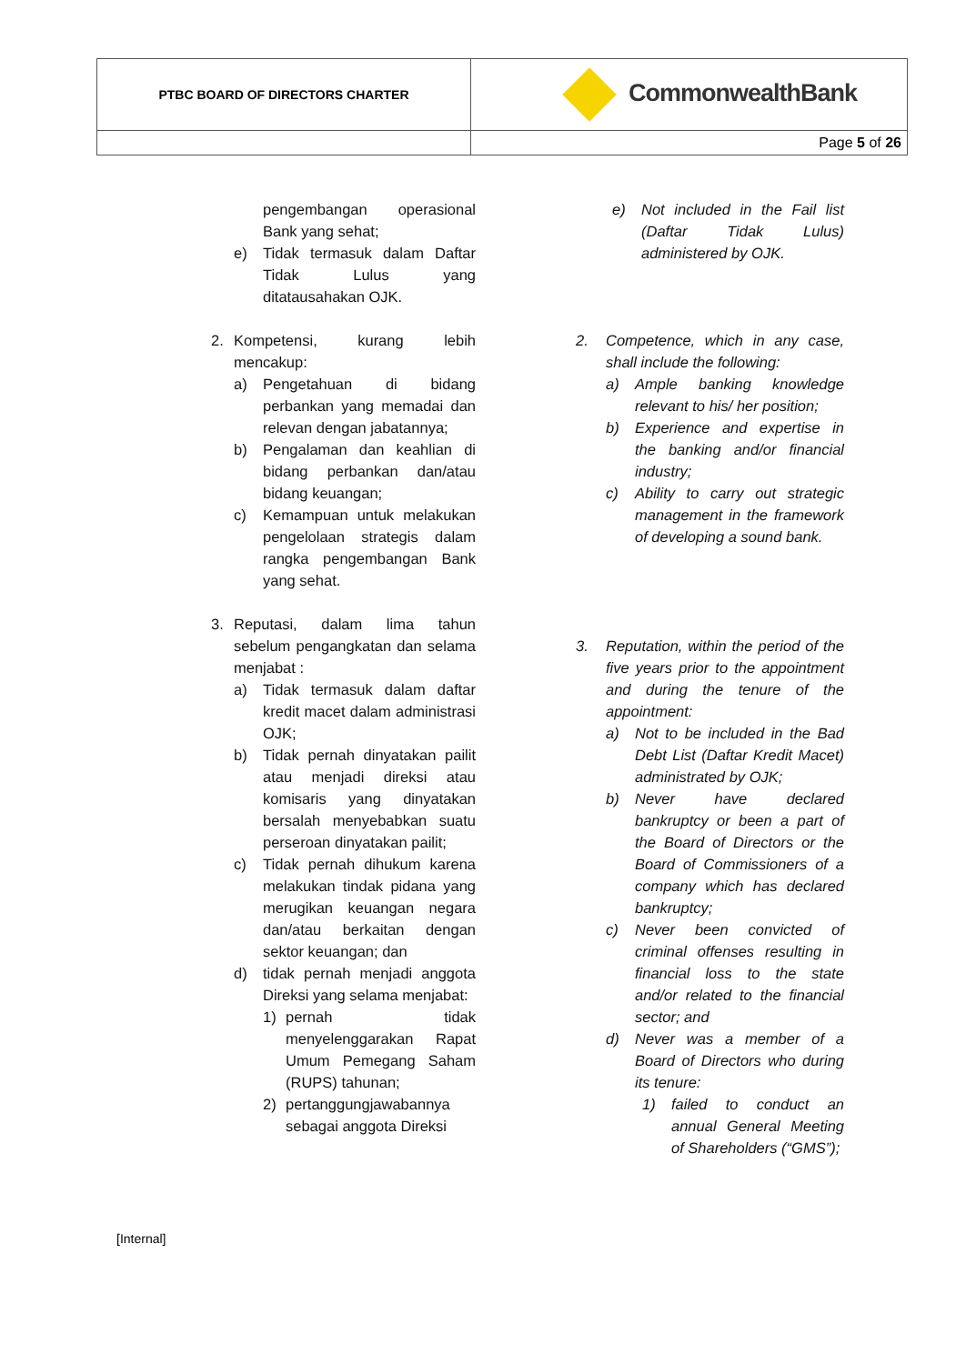| PTBC BOARD OF DIRECTORS CHARTER | CommonwealthBank |
| | Page 5 of 26 |
pengembangan operasional Bank yang sehat;
e) Tidak termasuk dalam Daftar Tidak Lulus yang ditatausahakan OJK.
2. Kompetensi, kurang lebih mencakup:
a) Pengetahuan di bidang perbankan yang memadai dan relevan dengan jabatannya;
b) Pengalaman dan keahlian di bidang perbankan dan/atau bidang keuangan;
c) Kemampuan untuk melakukan pengelolaan strategis dalam rangka pengembangan Bank yang sehat.
3. Reputasi, dalam lima tahun sebelum pengangkatan dan selama menjabat :
a) Tidak termasuk dalam daftar kredit macet dalam administrasi OJK;
b) Tidak pernah dinyatakan pailit atau menjadi direksi atau komisaris yang dinyatakan bersalah menyebabkan suatu perseroan dinyatakan pailit;
c) Tidak pernah dihukum karena melakukan tindak pidana yang merugikan keuangan negara dan/atau berkaitan dengan sektor keuangan; dan
d) tidak pernah menjadi anggota Direksi yang selama menjabat:
1) pernah tidak menyelenggarakan Rapat Umum Pemegang Saham (RUPS) tahunan;
2) pertanggungjawabannya sebagai anggota Direksi
e) Not included in the Fail list (Daftar Tidak Lulus) administered by OJK.
2. Competence, which in any case, shall include the following:
a) Ample banking knowledge relevant to his/ her position;
b) Experience and expertise in the banking and/or financial industry;
c) Ability to carry out strategic management in the framework of developing a sound bank.
3. Reputation, within the period of the five years prior to the appointment and during the tenure of the appointment:
a) Not to be included in the Bad Debt List (Daftar Kredit Macet) administrated by OJK;
b) Never have declared bankruptcy or been a part of the Board of Directors or the Board of Commissioners of a company which has declared bankruptcy;
c) Never been convicted of criminal offenses resulting in financial loss to the state and/or related to the financial sector; and
d) Never was a member of a Board of Directors who during its tenure:
1) failed to conduct an annual General Meeting of Shareholders (“GMS”);
[Internal]